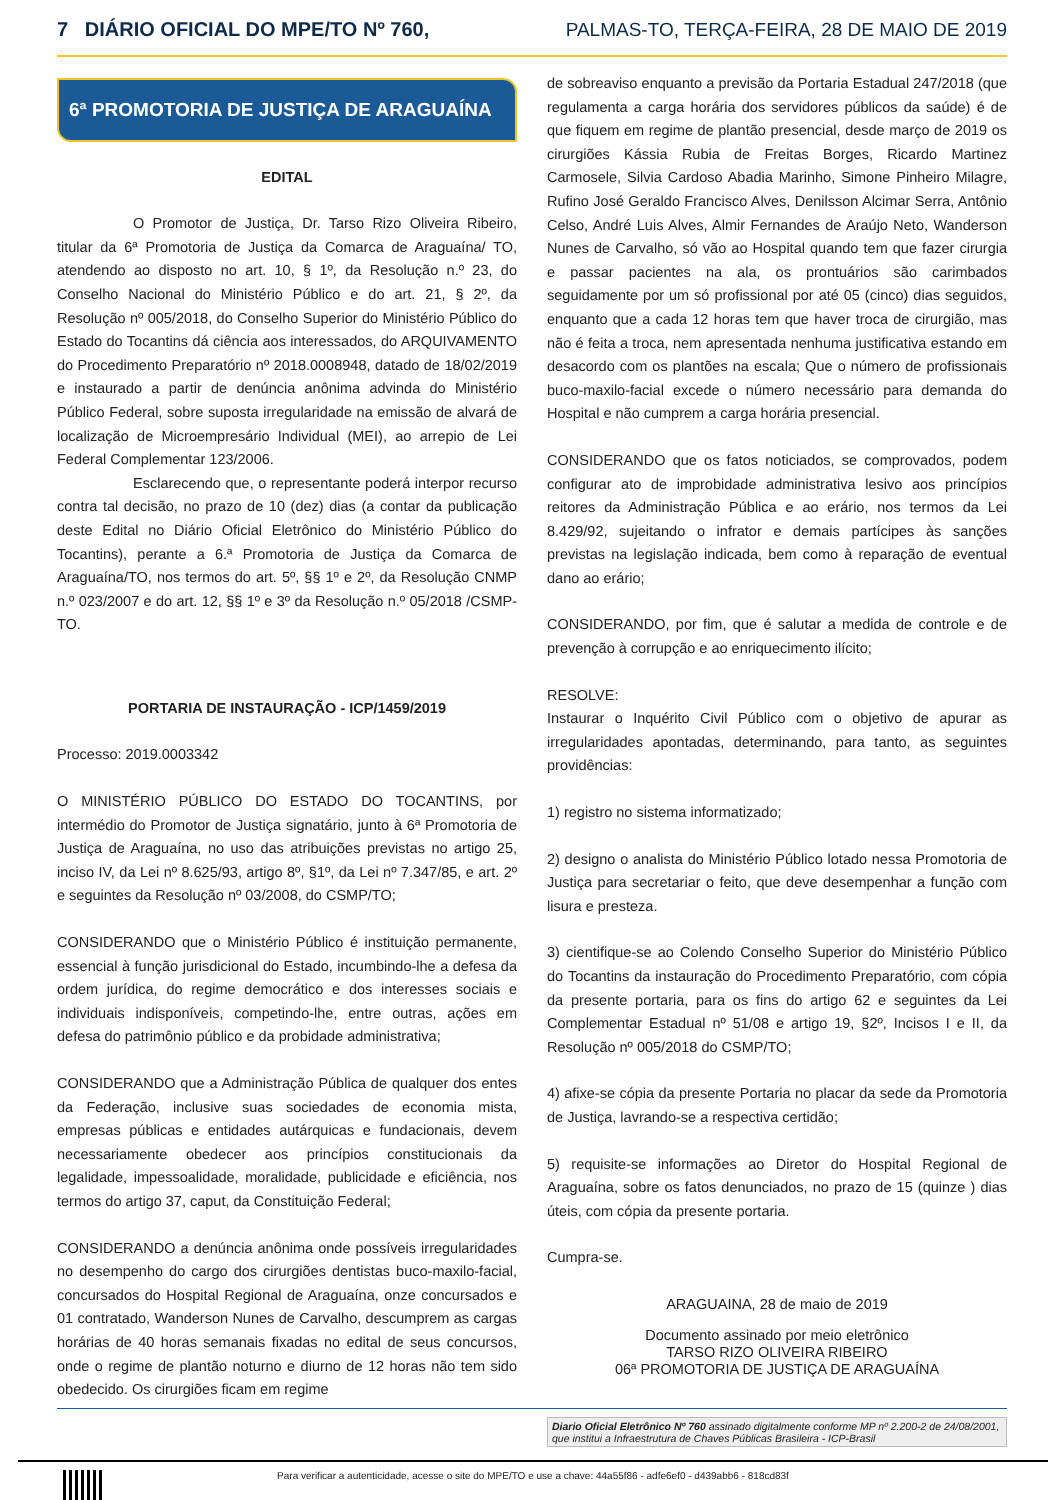7 DIÁRIO OFICIAL DO MPE/TO Nº 760, PALMAS-TO, TERÇA-FEIRA, 28 DE MAIO DE 2019
6ª PROMOTORIA DE JUSTIÇA DE ARAGUAÍNA
EDITAL
O Promotor de Justiça, Dr. Tarso Rizo Oliveira Ribeiro, titular da 6ª Promotoria de Justiça da Comarca de Araguaína/ TO, atendendo ao disposto no art. 10, § 1º, da Resolução n.º 23, do Conselho Nacional do Ministério Público e do art. 21, § 2º, da Resolução nº 005/2018, do Conselho Superior do Ministério Público do Estado do Tocantins dá ciência aos interessados, do ARQUIVAMENTO do Procedimento Preparatório nº 2018.0008948, datado de 18/02/2019 e instaurado a partir de denúncia anônima advinda do Ministério Público Federal, sobre suposta irregularidade na emissão de alvará de localização de Microempresário Individual (MEI), ao arrepio de Lei Federal Complementar 123/2006.
Esclarecendo que, o representante poderá interpor recurso contra tal decisão, no prazo de 10 (dez) dias (a contar da publicação deste Edital no Diário Oficial Eletrônico do Ministério Público do Tocantins), perante a 6.ª Promotoria de Justiça da Comarca de Araguaína/TO, nos termos do art. 5º, §§ 1º e 2º, da Resolução CNMP n.º 023/2007 e do art. 12, §§ 1º e 3º da Resolução n.º 05/2018 /CSMP-TO.
PORTARIA DE INSTAURAÇÃO - ICP/1459/2019
Processo: 2019.0003342
O MINISTÉRIO PÚBLICO DO ESTADO DO TOCANTINS, por intermédio do Promotor de Justiça signatário, junto à 6ª Promotoria de Justiça de Araguaína, no uso das atribuições previstas no artigo 25, inciso IV, da Lei nº 8.625/93, artigo 8º, §1º, da Lei nº 7.347/85, e art. 2º e seguintes da Resolução nº 03/2008, do CSMP/TO;
CONSIDERANDO que o Ministério Público é instituição permanente, essencial à função jurisdicional do Estado, incumbindo-lhe a defesa da ordem jurídica, do regime democrático e dos interesses sociais e individuais indisponíveis, competindo-lhe, entre outras, ações em defesa do patrimônio público e da probidade administrativa;
CONSIDERANDO que a Administração Pública de qualquer dos entes da Federação, inclusive suas sociedades de economia mista, empresas públicas e entidades autárquicas e fundacionais, devem necessariamente obedecer aos princípios constitucionais da legalidade, impessoalidade, moralidade, publicidade e eficiência, nos termos do artigo 37, caput, da Constituição Federal;
CONSIDERANDO a denúncia anônima onde possíveis irregularidades no desempenho do cargo dos cirurgiões dentistas buco-maxilo-facial, concursados do Hospital Regional de Araguaína, onze concursados e 01 contratado, Wanderson Nunes de Carvalho, descumprem as cargas horárias de 40 horas semanais fixadas no edital de seus concursos, onde o regime de plantão noturno e diurno de 12 horas não tem sido obedecido. Os cirurgiões ficam em regime
de sobreaviso enquanto a previsão da Portaria Estadual 247/2018 (que regulamenta a carga horária dos servidores públicos da saúde) é de que fiquem em regime de plantão presencial, desde março de 2019 os cirurgiões Kássia Rubia de Freitas Borges, Ricardo Martinez Carmosele, Silvia Cardoso Abadia Marinho, Simone Pinheiro Milagre, Rufino José Geraldo Francisco Alves, Denilsson Alcimar Serra, Antônio Celso, André Luis Alves, Almir Fernandes de Araújo Neto, Wanderson Nunes de Carvalho, só vão ao Hospital quando tem que fazer cirurgia e passar pacientes na ala, os prontuários são carimbados seguidamente por um só profissional por até 05 (cinco) dias seguidos, enquanto que a cada 12 horas tem que haver troca de cirurgião, mas não é feita a troca, nem apresentada nenhuma justificativa estando em desacordo com os plantões na escala; Que o número de profissionais buco-maxilo-facial excede o número necessário para demanda do Hospital e não cumprem a carga horária presencial.
CONSIDERANDO que os fatos noticiados, se comprovados, podem configurar ato de improbidade administrativa lesivo aos princípios reitores da Administração Pública e ao erário, nos termos da Lei 8.429/92, sujeitando o infrator e demais partícipes às sanções previstas na legislação indicada, bem como à reparação de eventual dano ao erário;
CONSIDERANDO, por fim, que é salutar a medida de controle e de prevenção à corrupção e ao enriquecimento ilícito;
RESOLVE:
Instaurar o Inquérito Civil Público com o objetivo de apurar as irregularidades apontadas, determinando, para tanto, as seguintes providências:
1) registro no sistema informatizado;
2) designo o analista do Ministério Público lotado nessa Promotoria de Justiça para secretariar o feito, que deve desempenhar a função com lisura e presteza.
3) cientifique-se ao Colendo Conselho Superior do Ministério Público do Tocantins da instauração do Procedimento Preparatório, com cópia da presente portaria, para os fins do artigo 62 e seguintes da Lei Complementar Estadual nº 51/08 e artigo 19, §2º, Incisos I e II, da Resolução nº 005/2018 do CSMP/TO;
4) afixe-se cópia da presente Portaria no placar da sede da Promotoria de Justiça, lavrando-se a respectiva certidão;
5) requisite-se informações ao Diretor do Hospital Regional de Araguaína, sobre os fatos denunciados, no prazo de 15 (quinze ) dias úteis, com cópia da presente portaria.
Cumpra-se.
ARAGUAINA, 28 de maio de 2019
Documento assinado por meio eletrônico
TARSO RIZO OLIVEIRA RIBEIRO
06ª PROMOTORIA DE JUSTIÇA DE ARAGUAÍNA
Diario Oficial Eletrônico Nº 760 assinado digitalmente conforme MP nº 2.200-2 de 24/08/2001, que institui a Infraestrutura de Chaves Públicas Brasileira - ICP-Brasil
Para verificar a autenticidade, acesse o site do MPE/TO e use a chave: 44a55f86 - adfe6ef0 - d439abb6 - 818cd83f